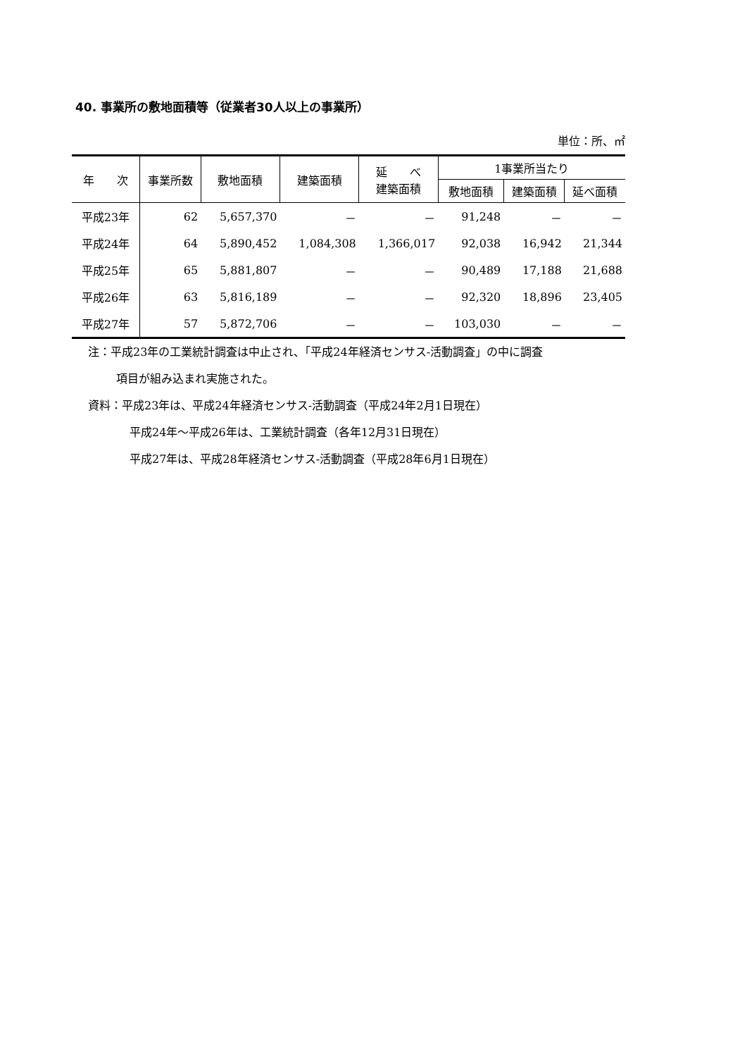40. 事業所の敷地面積等（従業者30人以上の事業所）
単位：所、㎡
| 年 次 | 事業所数 | 敷地面積 | 建築面積 | 延 べ 建築面積 | 1事業所当たり | | |
| --- | --- | --- | --- | --- | --- | --- | --- |
| | | | | | 敷地面積 | 建築面積 | 延べ面積 |
| 平成23年 | 62 | 5,657,370 | － | － | 91,248 | － | － |
| 平成24年 | 64 | 5,890,452 | 1,084,308 | 1,366,017 | 92,038 | 16,942 | 21,344 |
| 平成25年 | 65 | 5,881,807 | － | － | 90,489 | 17,188 | 21,688 |
| 平成26年 | 63 | 5,816,189 | － | － | 92,320 | 18,896 | 23,405 |
| 平成27年 | 57 | 5,872,706 | － | － | 103,030 | － | － |
注：平成23年の工業統計調査は中止され、「平成24年経済センサス‐活動調査」の中に調査
項目が組み込まれ実施された。
資料：平成23年は、平成24年経済センサス‐活動調査（平成24年2月1日現在）
平成24年～平成26年は、工業統計調査（各年12月31日現在）
平成27年は、平成28年経済センサス‐活動調査（平成28年6月1日現在）